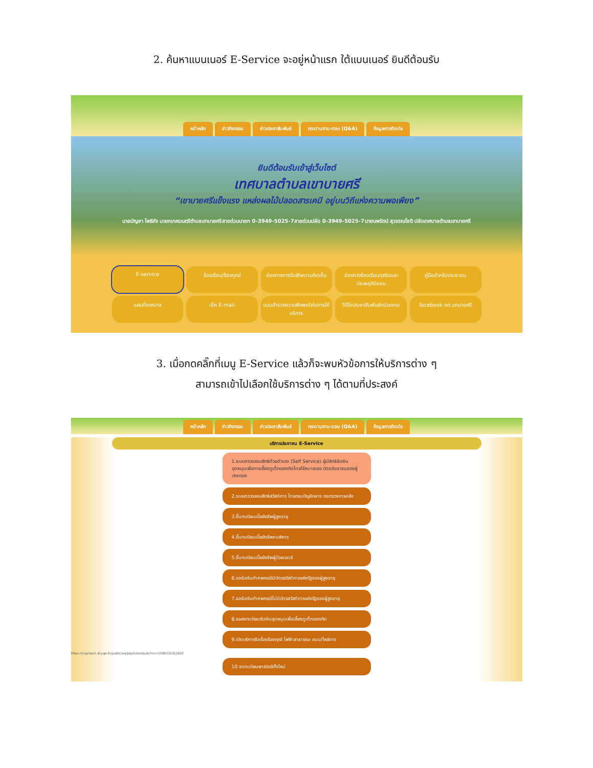2. ค้นหาแบนเนอร์ E-Service จะอยู่หน้าแรก ใต้แบนเนอร์ ยินดีต้อนรับ
หน้าหลัก ข่าวกิจกรรม ข่าวประชาสัมพันธ์ กระดานถาม-ตอบ (Q&A) ข้อมูลการติดต่อ
ยินดีต้อนรับเข้าสู่เว็บไซต์
เทศบาลตำบลเขาบายศรี
“เขาบายศรีแข็งแรง แหล่งผลไม้ปลอดสารเคมี อยู่บนวิถีแห่งความพอเพียง”
นายบัญชา โพธิหัง นายกเทศมนตรีตำบลเขาบายศรี สายด่วนนายก 0-3949-5025-7 สายด่วนปลัด 0-3949-5025-7 นายนพรัตน์ สุวรรณโชติ ปลัดเทศบาลตำบลเขาบายศรี
E-service ร้องเรียน/ร้องทุกข์ ช่องทางการรับฟังความคิดเห็น ช่องทางร้องเรียนทุจริตและประพฤติมิชอบ คู่มือสำหรับประชาชน แผนที่เทศบาล เช็ค E-mail แบบสำรวจความพึงพอใจในการให้บริการ วีดีโอประชาสัมพันธ์หน่วยงาน facebook ทต.เขาบายศรี
3. เมื่อกดคลิ๊กที่เมนู E-Service แล้วก็จะพบหัวข้อการให้บริการต่าง ๆ
สามารถเข้าไปเลือกใช้บริการต่าง ๆ ได้ตามที่ประสงค์
หน้าหลัก ข่าวกิจกรรม ข่าวประชาสัมพันธ์ กระดานถาม-ตอบ (Q&A) ข้อมูลการติดต่อ
บริการประชาชน E-Service
1.ระบบตรวจสอบสิทธิด้วยตัวเอง (Self Service) ผู้มีสิทธิรับเงินอุดหนุนเพื่อการเลี้ยงดูเด็กแรกเกิดโดยใช้หมายเลข บัตรประชาชนของผู้ปกครอง
2.ระบบตรวจสอบสิทธิสวัสดิการ โดยกรมบัญชีกลาง กระทรวงการคลัง
3.ขึ้นทะเบียนเบี้ยยังชีพผู้สูงอายุ
4.ขึ้นทะเบียนเบี้ยยังชีพคนพิการ
5.ขึ้นทะเบียนเบี้ยยังชีพผู้ป่วยเอดส์
6.ขอรับเงินทำศพกรณีมีบัตรสวัสดิการแห่งรัฐของผู้สูงอายุ
7.ขอรับเงินทำศพกรณีไม่มีบัตรสวัสดิการแห่งรัฐของผู้สูงอายุ
8.ขอลงทะเบียนรับเงินอุดหนุนเพื่อเลี้ยงดูเด็กแรกเกิด
9.เปิดบริการรับเรื่องร้องทุกข์ ไฟฟ้าสาธารณะ ถนน/ไหล่ทาง
https://csgcheck.dcy.go.th/public/eq/popSubsidy.do?ms=1586332322920
10.จดทะเบียนพาณิชย์ตั้งใหม่